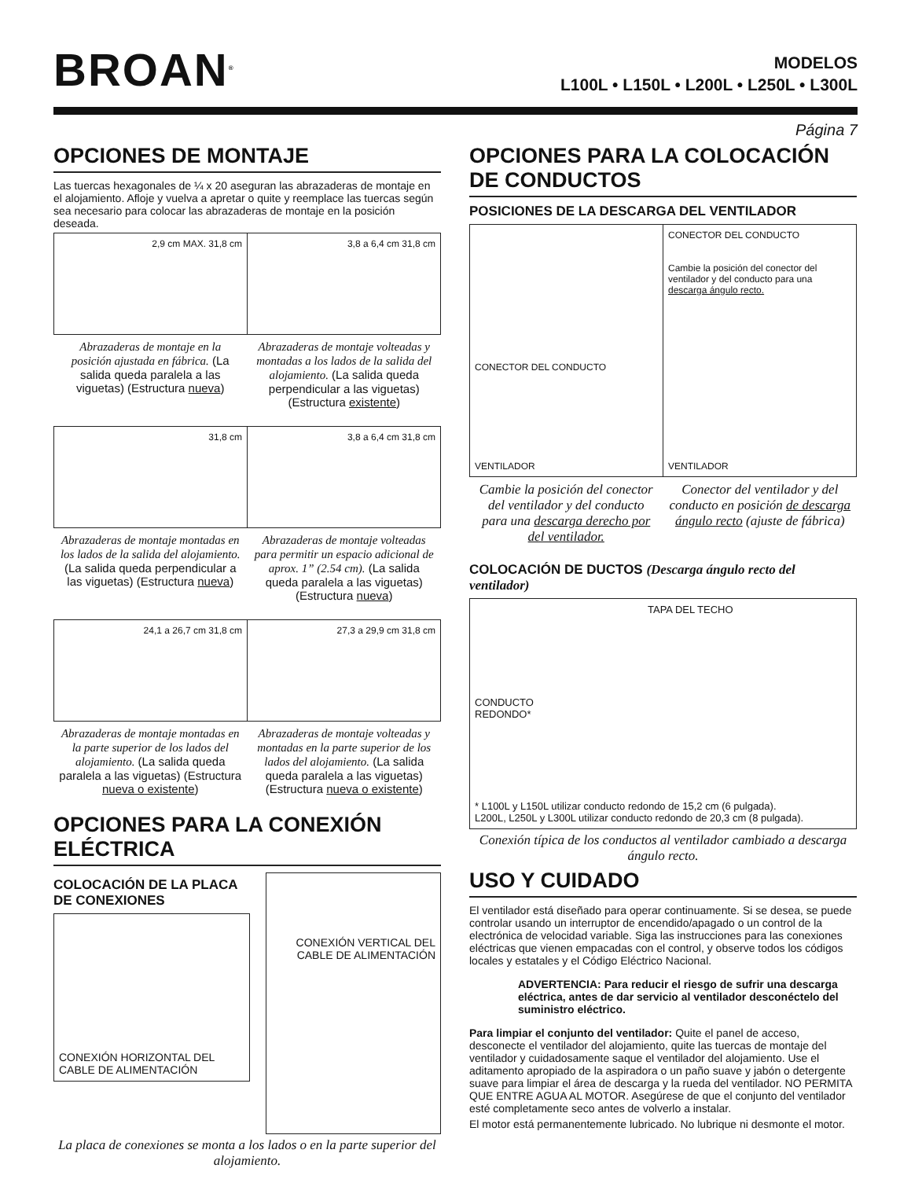BROAN<sup>®</sup>
MODELOS
L100L • L150L • L200L • L250L • L300L
Página 7
OPCIONES DE MONTAJE
Las tuercas hexagonales de ¼ x 20 aseguran las abrazaderas de montaje en el alojamiento. Afloje y vuelva a apretar o quite y reemplace las tuercas según sea necesario para colocar las abrazaderas de montaje en la posición deseada.
2,9 cm MAX. 31,8 cm 3,8 a 6,4 cm 31,8 cm
Abrazaderas de montaje en la posición ajustada en fábrica. (La salida queda paralela a las viguetas) (Estructura nueva)
Abrazaderas de montaje volteadas y montadas a los lados de la salida del alojamiento. (La salida queda perpendicular a las viguetas) (Estructura existente)
31,8 cm 3,8 a 6,4 cm 31,8 cm
Abrazaderas de montaje montadas en los lados de la salida del alojamiento. (La salida queda perpendicular a las viguetas) (Estructura nueva)
Abrazaderas de montaje volteadas para permitir un espacio adicional de aprox. 1” (2.54 cm). (La salida queda paralela a las viguetas) (Estructura nueva)
24,1 a 26,7 cm 31,8 cm 27,3 a 29,9 cm 31,8 cm
Abrazaderas de montaje montadas en la parte superior de los lados del alojamiento. (La salida queda paralela a las viguetas) (Estructura nueva o existente)
Abrazaderas de montaje volteadas y montadas en la parte superior de los lados del alojamiento. (La salida queda paralela a las viguetas) (Estructura nueva o existente)
OPCIONES PARA LA CONEXIÓN ELÉCTRICA
COLOCACIÓN DE LA PLACA
DE CONEXIONES
CONEXIÓN HORIZONTAL DEL CABLE DE ALIMENTACIÓN
CONEXIÓN VERTICAL DEL CABLE DE ALIMENTACIÓN
La placa de conexiones se monta a los lados o en la parte superior del alojamiento.
OPCIONES PARA LA COLOCACIÓN DE CONDUCTOS
POSICIONES DE LA DESCARGA DEL VENTILADOR
CONECTOR DEL CONDUCTO
VENTILADOR
CONECTOR DEL CONDUCTO
Cambie la posición del conector del ventilador y del conducto para una descarga ángulo recto.
VENTILADOR
Cambie la posición del conector del ventilador y del conducto para una descarga derecho por del ventilador.
Conector del ventilador y del conducto en posición de descarga ángulo recto (ajuste de fábrica)
COLOCACIÓN DE DUCTOS (Descarga ángulo recto del ventilador)
TAPA DEL TECHO
CONDUCTO
REDONDO*
* L100L y L150L utilizar conducto redondo de 15,2 cm (6 pulgada).
L200L, L250L y L300L utilizar conducto redondo de 20,3 cm (8 pulgada).
Conexión típica de los conductos al ventilador cambiado a descarga ángulo recto.
USO Y CUIDADO
El ventilador está diseñado para operar continuamente. Si se desea, se puede controlar usando un interruptor de encendido/apagado o un control de la electrónica de velocidad variable. Siga las instrucciones para las conexiones eléctricas que vienen empacadas con el control, y observe todos los códigos locales y estatales y el Código Eléctrico Nacional.
ADVERTENCIA: Para reducir el riesgo de sufrir una descarga eléctrica, antes de dar servicio al ventilador desconéctelo del suministro eléctrico.
Para limpiar el conjunto del ventilador: Quite el panel de acceso, desconecte el ventilador del alojamiento, quite las tuercas de montaje del ventilador y cuidadosamente saque el ventilador del alojamiento. Use el aditamento apropiado de la aspiradora o un paño suave y jabón o detergente suave para limpiar el área de descarga y la rueda del ventilador. NO PERMITA QUE ENTRE AGUA AL MOTOR. Asegúrese de que el conjunto del ventilador esté completamente seco antes de volverlo a instalar.
El motor está permanentemente lubricado. No lubrique ni desmonte el motor.